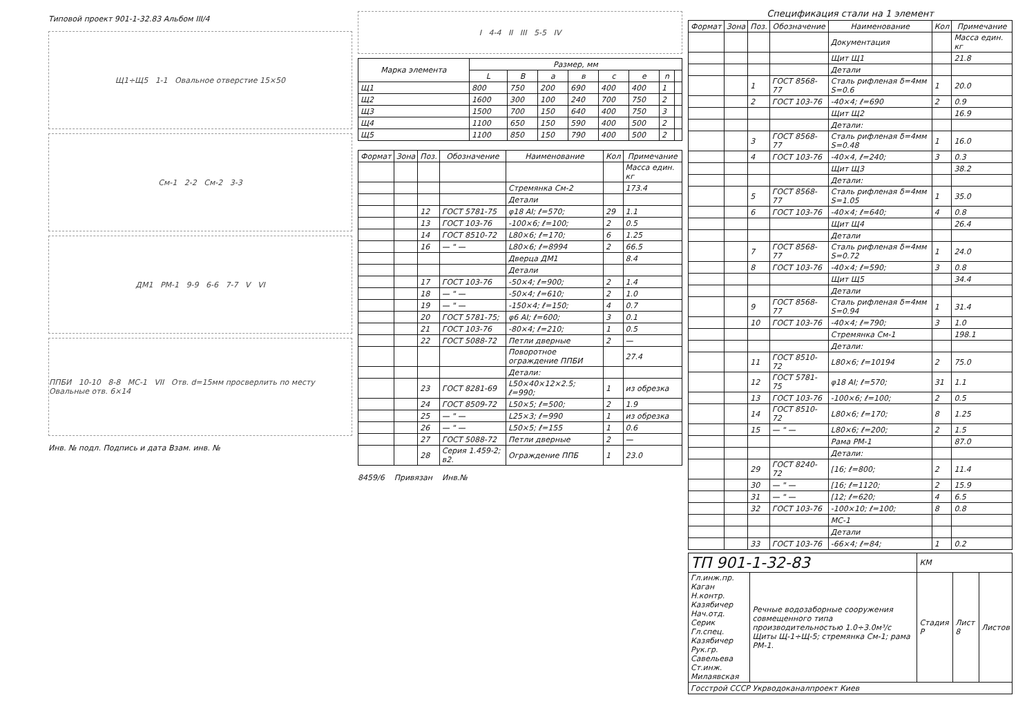Типовой проект 901-1-32.83 Альбом III/4
Щ1÷Щ5 1-1 Овальное отверстие 15×50
См-1 2-2 См-2 3-3
ДМ1 РМ-1 9-9 6-6 7-7 V VI
ППБИ 10-10 8-8 МС-1 VII Отв. d=15мм просверлить по месту Овальные отв. 6×14
Инв. № подл. Подпись и дата Взам. инв. №
I 4-4 II III 5-5 IV
| Марка элемента | Размер, мм | | | | | | | |
| --- | --- | --- | --- | --- | --- | --- | --- | --- |
| | L | B | a | в | c | e | n | |
| Щ1 | 800 | 750 | 200 | 690 | 400 | 400 | 1 | |
| Щ2 | 1600 | 300 | 100 | 240 | 700 | 750 | 2 | |
| Щ3 | 1500 | 700 | 150 | 640 | 400 | 750 | 3 | |
| Щ4 | 1100 | 650 | 150 | 590 | 400 | 500 | 2 | |
| Щ5 | 1100 | 850 | 150 | 790 | 400 | 500 | 2 | |
| Формат | Зона | Поз. | Обозначение | Наименование | Кол | Примечание |
| --- | --- | --- | --- | --- | --- | --- |
| | | | | | | Масса един. кг |
| | | | | Стремянка См-2 | | 173.4 |
| | | | | Детали | | |
| | | 12 | ГОСТ 5781-75 | φ18 AI; ℓ=570; | 29 | 1.1 |
| | | 13 | ГОСТ 103-76 | -100×6; ℓ=100; | 2 | 0.5 |
| | | 14 | ГОСТ 8510-72 | L80×6; ℓ=170; | 6 | 1.25 |
| | | 16 | — " — | L80×6; ℓ=8994 | 2 | 66.5 |
| | | | | Дверца ДМ1 | | 8.4 |
| | | | | Детали | | |
| | | 17 | ГОСТ 103-76 | -50×4; ℓ=900; | 2 | 1.4 |
| | | 18 | — " — | -50×4; ℓ=610; | 2 | 1.0 |
| | | 19 | — " — | -150×4; ℓ=150; | 4 | 0.7 |
| | | 20 | ГОСТ 5781-75; | φ6 AI; ℓ=600; | 3 | 0.1 |
| | | 21 | ГОСТ 103-76 | -80×4; ℓ=210; | 1 | 0.5 |
| | | 22 | ГОСТ 5088-72 | Петли дверные | 2 | — |
| | | | | Поворотное ограждение ППБИ | | 27.4 |
| | | | | Детали: | | |
| | | 23 | ГОСТ 8281-69 | L50×40×12×2.5; ℓ=990; | 1 | из обрезка |
| | | 24 | ГОСТ 8509-72 | L50×5; ℓ=500; | 2 | 1.9 |
| | | 25 | — " — | L25×3; ℓ=990 | 1 | из обрезка |
| | | 26 | — " — | L50×5; ℓ=155 | 1 | 0.6 |
| | | 27 | ГОСТ 5088-72 | Петли дверные | 2 | — |
| | | 28 | Серия 1.459-2; в2. | Ограждение ППБ | 1 | 23.0 |
8459/6 Привязан Инв.№
Спецификация стали на 1 элемент
| Формат | Зона | Поз. | Обозначение | Наименование | Кол | Примечание |
| --- | --- | --- | --- | --- | --- | --- |
| | | | | Документация | | Масса един. кг |
| | | | | Щит Щ1 | | 21.8 |
| | | | | Детали | | |
| | | 1 | ГОСТ 8568-77 | Сталь рифленая δ=4мм S=0.6 | 1 | 20.0 |
| | | 2 | ГОСТ 103-76 | -40×4; ℓ=690 | 2 | 0.9 |
| | | | | Щит Щ2 | | 16.9 |
| | | | | Детали: | | |
| | | 3 | ГОСТ 8568-77 | Сталь рифленая δ=4мм S=0.48 | 1 | 16.0 |
| | | 4 | ГОСТ 103-76 | -40×4, ℓ=240; | 3 | 0.3 |
| | | | | Щит Щ3 | | 38.2 |
| | | | | Детали: | | |
| | | 5 | ГОСТ 8568-77 | Сталь рифленая δ=4мм S=1.05 | 1 | 35.0 |
| | | 6 | ГОСТ 103-76 | -40×4; ℓ=640; | 4 | 0.8 |
| | | | | Щит Щ4 | | 26.4 |
| | | | | Детали | | |
| | | 7 | ГОСТ 8568-77 | Сталь рифленая δ=4мм S=0.72 | 1 | 24.0 |
| | | 8 | ГОСТ 103-76 | -40×4; ℓ=590; | 3 | 0.8 |
| | | | | Щит Щ5 | | 34.4 |
| | | | | Детали | | |
| | | 9 | ГОСТ 8568-77 | Сталь рифленая δ=4мм S=0.94 | 1 | 31.4 |
| | | 10 | ГОСТ 103-76 | -40×4; ℓ=790; | 3 | 1.0 |
| | | | | Стремянка См-1 | | 198.1 |
| | | | | Детали: | | |
| | | 11 | ГОСТ 8510-72 | L80×6; ℓ=10194 | 2 | 75.0 |
| | | 12 | ГОСТ 5781-75 | φ18 AI; ℓ=570; | 31 | 1.1 |
| | | 13 | ГОСТ 103-76 | -100×6; ℓ=100; | 2 | 0.5 |
| | | 14 | ГОСТ 8510-72 | L80×6; ℓ=170; | 8 | 1.25 |
| | | 15 | — " — | L80×6; ℓ=200; | 2 | 1.5 |
| | | | | Рама РМ-1 | | 87.0 |
| | | | | Детали: | | |
| | | 29 | ГОСТ 8240-72 | [16; ℓ=800; | 2 | 11.4 |
| | | 30 | — " — | [16; ℓ=1120; | 2 | 15.9 |
| | | 31 | — " — | [12; ℓ=620; | 4 | 6.5 |
| | | 32 | ГОСТ 103-76 | -100×10; ℓ=100; | 8 | 0.8 |
| | | | | МС-1 | | |
| | | | | Детали | | |
| | | 33 | ГОСТ 103-76 | -66×4; ℓ=84; | 1 | 0.2 |
| ТП 901-1-32-83 | | КМ | | |
| Гл.инж.пр. Каган Н.контр. Казябичер Нач.отд. Серик Гл.спец. Казябичер Рук.гр. Савельева Ст.инж. Милаявская | Речные водозаборные сооружения совмещенного типа производительностью 1.0÷3.0м³/с Щиты Щ-1÷Щ-5; стремянка См-1; рама РМ-1. | Стадия Р | Лист 8 | Листов |
| Госстрой СССР Укрводоканалпроект Киев | | | | |